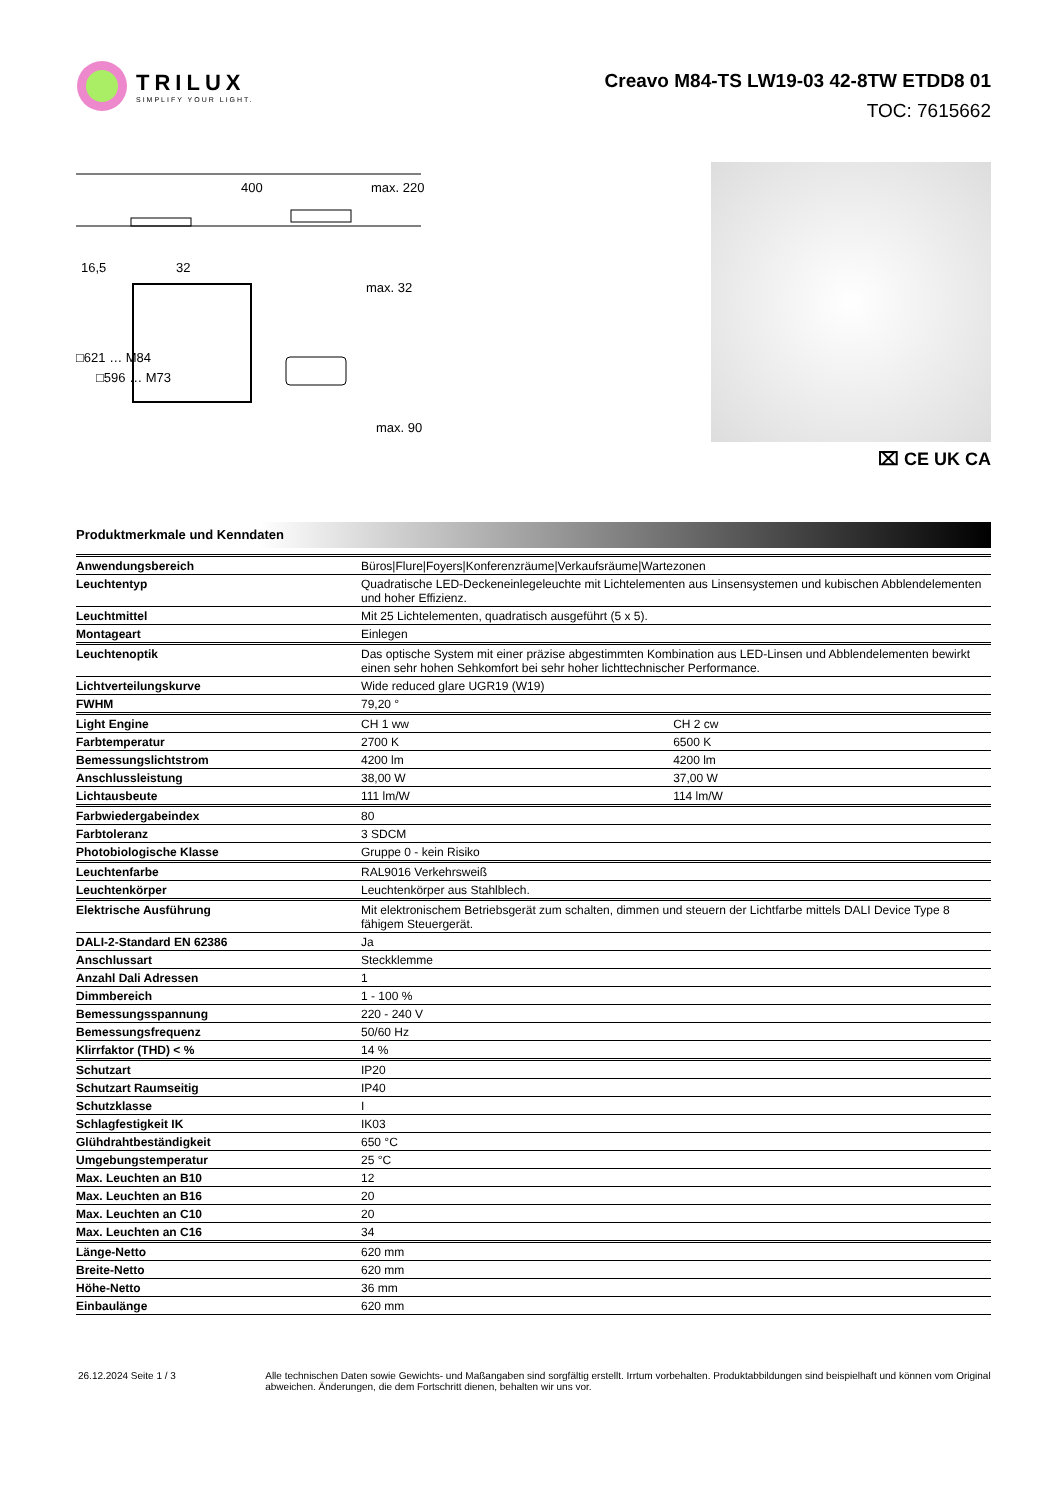TRILUX
SIMPLIFY YOUR LIGHT.
Creavo M84-TS LW19-03 42-8TW ETDD8 01
TOC: 7615662
400
max. 220
16,5
32
max. 32
□621 … M84
□596 … M73
max. 90
⌧ CE UK CA
Produktmerkmale und Kenndaten
| Anwendungsbereich | Büros/Flure/Foyers/Konferenzräume/Verkaufsräume/Wartezonen | |
| Leuchtentyp | Quadratische LED-Deckeneinlegeleuchte mit Lichtelementen aus Linsensystemen und kubischen Abblendelementen und hoher Effizienz. | |
| Leuchtmittel | Mit 25 Lichtelementen, quadratisch ausgeführt (5 x 5). | |
| Montageart | Einlegen | |
| Leuchtenoptik | Das optische System mit einer präzise abgestimmten Kombination aus LED-Linsen und Abblendelementen bewirkt einen sehr hohen Sehkomfort bei sehr hoher lichttechnischer Performance. | |
| Lichtverteilungskurve | Wide reduced glare UGR19 (W19) | |
| FWHM | 79,20 ° | |
| Light Engine | CH 1 ww | CH 2 cw |
| Farbtemperatur | 2700 K | 6500 K |
| Bemessungslichtstrom | 4200 lm | 4200 lm |
| Anschlussleistung | 38,00 W | 37,00 W |
| Lichtausbeute | 111 lm/W | 114 lm/W |
| Farbwiedergabeindex | 80 | |
| Farbtoleranz | 3 SDCM | |
| Photobiologische Klasse | Gruppe 0 - kein Risiko | |
| Leuchtenfarbe | RAL9016 Verkehrsweiß | |
| Leuchtenkörper | Leuchtenkörper aus Stahlblech. | |
| Elektrische Ausführung | Mit elektronischem Betriebsgerät zum schalten, dimmen und steuern der Lichtfarbe mittels DALI Device Type 8 fähigem Steuergerät. | |
| DALI-2-Standard EN 62386 | Ja | |
| Anschlussart | Steckklemme | |
| Anzahl Dali Adressen | 1 | |
| Dimmbereich | 1 - 100 % | |
| Bemessungsspannung | 220 - 240 V | |
| Bemessungsfrequenz | 50/60 Hz | |
| Klirrfaktor (THD) < % | 14 % | |
| Schutzart | IP20 | |
| Schutzart Raumseitig | IP40 | |
| Schutzklasse | I | |
| Schlagfestigkeit IK | IK03 | |
| Glühdrahtbeständigkeit | 650 °C | |
| Umgebungstemperatur | 25 °C | |
| Max. Leuchten an B10 | 12 | |
| Max. Leuchten an B16 | 20 | |
| Max. Leuchten an C10 | 20 | |
| Max. Leuchten an C16 | 34 | |
| Länge-Netto | 620 mm | |
| Breite-Netto | 620 mm | |
| Höhe-Netto | 36 mm | |
| Einbaulänge | 620 mm | |
26.12.2024 Seite 1 / 3 Alle technischen Daten sowie Gewichts- und Maßangaben sind sorgfältig erstellt. Irrtum vorbehalten. Produktabbildungen sind beispielhaft und können vom Original abweichen. Änderungen, die dem Fortschritt dienen, behalten wir uns vor.